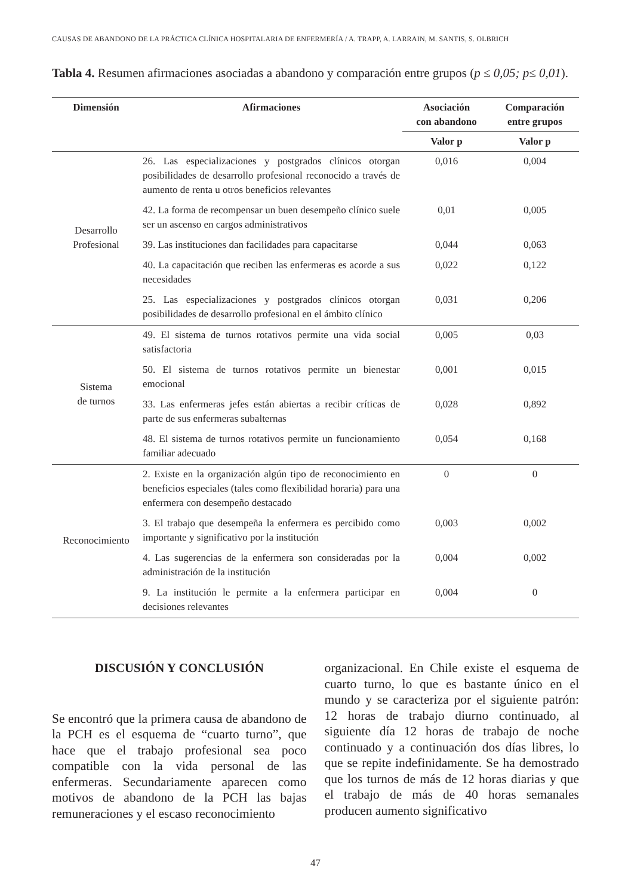CAUSAS DE ABANDONO DE LA PRÁCTICA CLÍNICA HOSPITALARIA DE ENFERMERÍA / A. TRAPP, A. LARRAIN, M. SANTIS, S. OLBRICH
Tabla 4. Resumen afirmaciones asociadas a abandono y comparación entre grupos (p ≤ 0,05; p≤ 0,01).
| Dimensión | Afirmaciones | Asociación con abandono | Comparación entre grupos |
| --- | --- | --- | --- |
| | | Valor p | Valor p |
| Desarrollo Profesional | 26. Las especializaciones y postgrados clínicos otorgan posibilidades de desarrollo profesional reconocido a través de aumento de renta u otros beneficios relevantes | 0,016 | 0,004 |
| | 42. La forma de recompensar un buen desempeño clínico suele ser un ascenso en cargos administrativos | 0,01 | 0,005 |
| | 39. Las instituciones dan facilidades para capacitarse | 0,044 | 0,063 |
| | 40. La capacitación que reciben las enfermeras es acorde a sus necesidades | 0,022 | 0,122 |
| | 25. Las especializaciones y postgrados clínicos otorgan posibilidades de desarrollo profesional en el ámbito clínico | 0,031 | 0,206 |
| Sistema de turnos | 49. El sistema de turnos rotativos permite una vida social satisfactoria | 0,005 | 0,03 |
| | 50. El sistema de turnos rotativos permite un bienestar emocional | 0,001 | 0,015 |
| | 33. Las enfermeras jefes están abiertas a recibir críticas de parte de sus enfermeras subalternas | 0,028 | 0,892 |
| | 48. El sistema de turnos rotativos permite un funcionamiento familiar adecuado | 0,054 | 0,168 |
| Reconocimiento | 2. Existe en la organización algún tipo de reconocimiento en beneficios especiales (tales como flexibilidad horaria) para una enfermera con desempeño destacado | 0 | 0 |
| | 3. El trabajo que desempeña la enfermera es percibido como importante y significativo por la institución | 0,003 | 0,002 |
| | 4. Las sugerencias de la enfermera son consideradas por la administración de la institución | 0,004 | 0,002 |
| | 9. La institución le permite a la enfermera participar en decisiones relevantes | 0,004 | 0 |
DISCUSIÓN Y CONCLUSIÓN
Se encontró que la primera causa de abandono de la PCH es el esquema de “cuarto turno”, que hace que el trabajo profesional sea poco compatible con la vida personal de las enfermeras. Secundariamente aparecen como motivos de abandono de la PCH las bajas remuneraciones y el escaso reconocimiento
organizacional. En Chile existe el esquema de cuarto turno, lo que es bastante único en el mundo y se caracteriza por el siguiente patrón: 12 horas de trabajo diurno continuado, al siguiente día 12 horas de trabajo de noche continuado y a continuación dos días libres, lo que se repite indefinidamente. Se ha demostrado que los turnos de más de 12 horas diarias y que el trabajo de más de 40 horas semanales producen aumento significativo
47